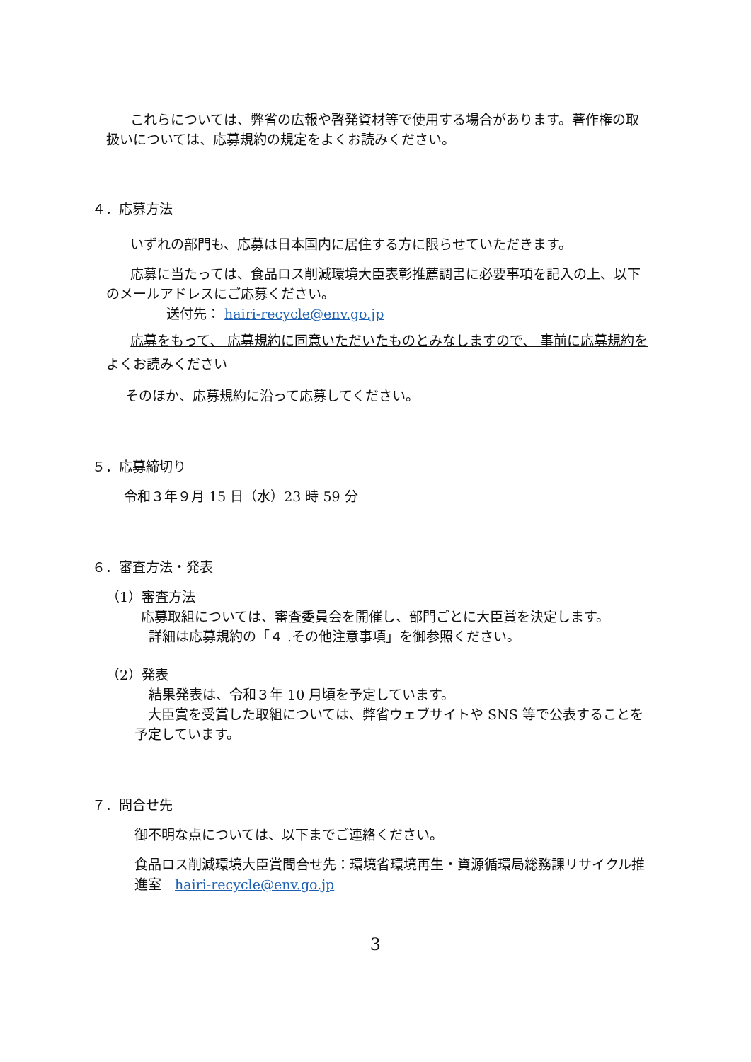これらについては、弊省の広報や啓発資材等で使用する場合があります。著作権の取扱いについては、応募規約の規定をよくお読みください。
４．応募方法
いずれの部門も、応募は日本国内に居住する方に限らせていただきます。
応募に当たっては、食品ロス削減環境大臣表彰推薦調書に必要事項を記入の上、以下のメールアドレスにご応募ください。
送付先： hairi-recycle@env.go.jp
応募をもって、 応募規約に同意いただいたものとみなしますので、 事前に応募規約をよくお読みください
そのほか、応募規約に沿って応募してください。
５．応募締切り
令和３年９月 15 日（水）23 時 59 分
６．審査方法・発表
（1）審査方法
応募取組については、審査委員会を開催し、部門ごとに大臣賞を決定します。
詳細は応募規約の「４ .その他注意事項」を御参照ください。
（2）発表
結果発表は、令和３年 10 月頃を予定しています。
大臣賞を受賞した取組については、弊省ウェブサイトや SNS 等で公表することを予定しています。
７．問合せ先
御不明な点については、以下までご連絡ください。
食品ロス削減環境大臣賞問合せ先：環境省環境再生・資源循環局総務課リサイクル推進室　hairi-recycle@env.go.jp
3